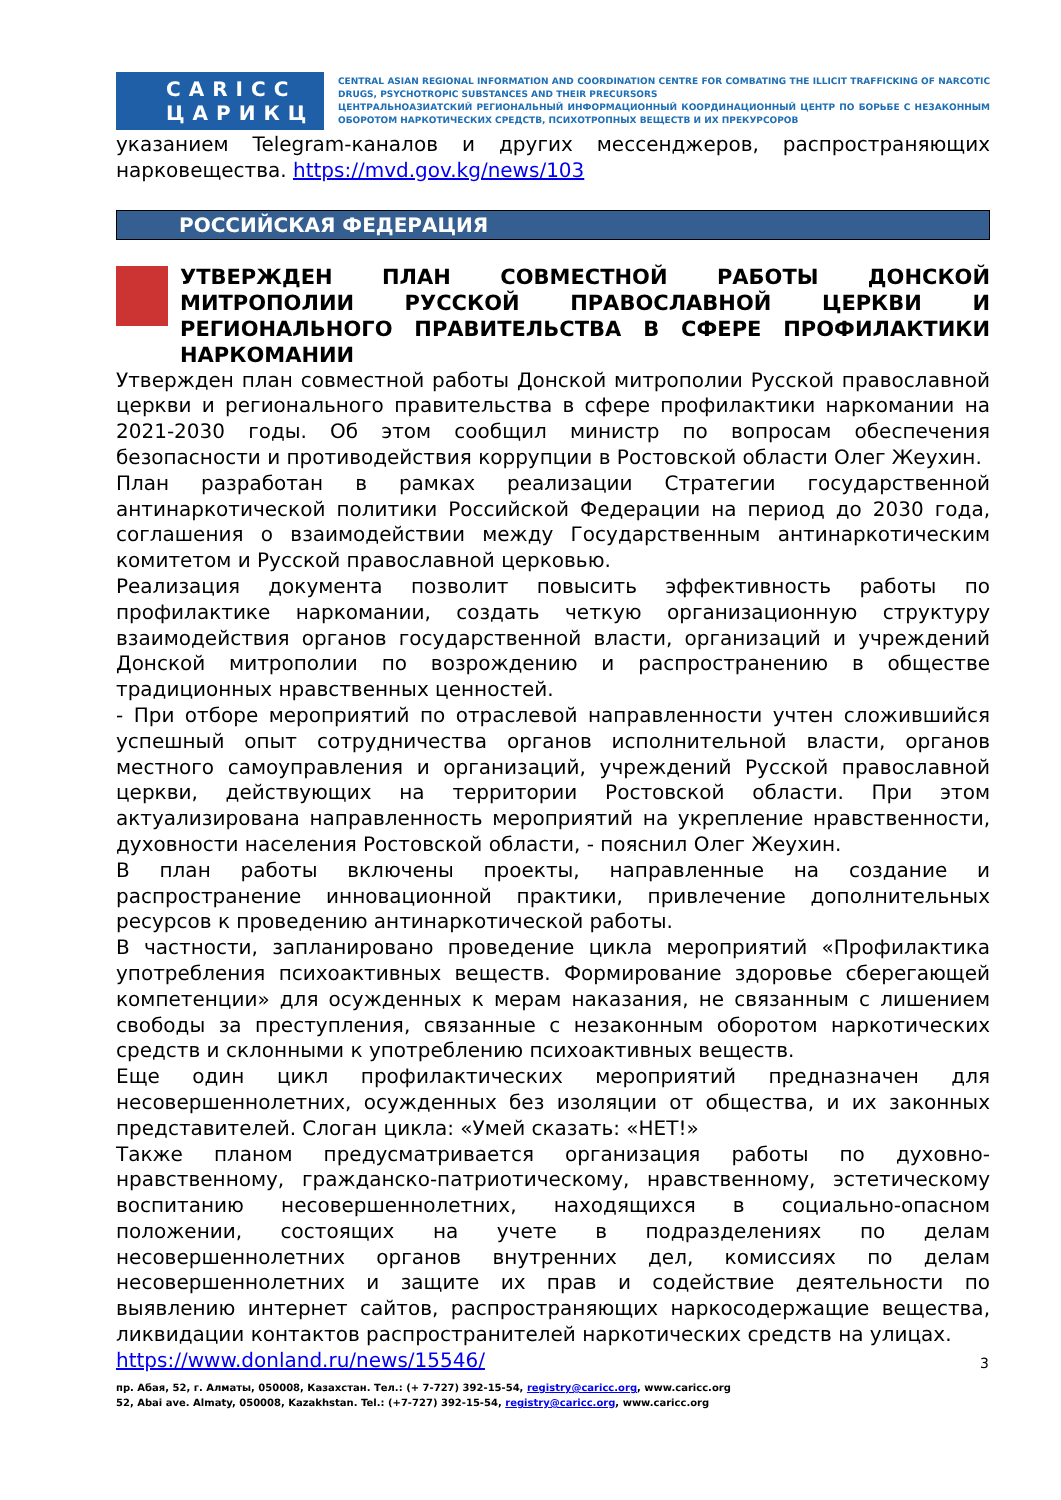CARICC
ЦАРИКЦ
CENTRAL ASIAN REGIONAL INFORMATION AND COORDINATION CENTRE FOR COMBATING THE ILLICIT TRAFFICKING OF NARCOTIC DRUGS, PSYCHOTROPIC SUBSTANCES AND THEIR PRECURSORS
ЦЕНТРАЛЬНОАЗИАТСКИЙ РЕГИОНАЛЬНЫЙ ИНФОРМАЦИОННЫЙ КООРДИНАЦИОННЫЙ ЦЕНТР ПО БОРЬБЕ С НЕЗАКОННЫМ ОБОРОТОМ НАРКОТИЧЕСКИХ СРЕДСТВ, ПСИХОТРОПНЫХ ВЕЩЕСТВ И ИХ ПРЕКУРСОРОВ
указанием Telegram-каналов и других мессенджеров, распространяющих нарковещества. https://mvd.gov.kg/news/103
РОССИЙСКАЯ ФЕДЕРАЦИЯ
УТВЕРЖДЕН ПЛАН СОВМЕСТНОЙ РАБОТЫ ДОНСКОЙ МИТРОПОЛИИ РУССКОЙ ПРАВОСЛАВНОЙ ЦЕРКВИ И РЕГИОНАЛЬНОГО ПРАВИТЕЛЬСТВА В СФЕРЕ ПРОФИЛАКТИКИ НАРКОМАНИИ
Утвержден план совместной работы Донской митрополии Русской православной церкви и регионального правительства в сфере профилактики наркомании на 2021-2030 годы. Об этом сообщил министр по вопросам обеспечения безопасности и противодействия коррупции в Ростовской области Олег Жеухин.
План разработан в рамках реализации Стратегии государственной антинаркотической политики Российской Федерации на период до 2030 года, соглашения о взаимодействии между Государственным антинаркотическим комитетом и Русской православной церковью.
Реализация документа позволит повысить эффективность работы по профилактике наркомании, создать четкую организационную структуру взаимодействия органов государственной власти, организаций и учреждений Донской митрополии по возрождению и распространению в обществе традиционных нравственных ценностей.
- При отборе мероприятий по отраслевой направленности учтен сложившийся успешный опыт сотрудничества органов исполнительной власти, органов местного самоуправления и организаций, учреждений Русской православной церкви, действующих на территории Ростовской области. При этом актуализирована направленность мероприятий на укрепление нравственности, духовности населения Ростовской области, - пояснил Олег Жеухин.
В план работы включены проекты, направленные на создание и распространение инновационной практики, привлечение дополнительных ресурсов к проведению антинаркотической работы.
В частности, запланировано проведение цикла мероприятий «Профилактика употребления психоактивных веществ. Формирование здоровье сберегающей компетенции» для осужденных к мерам наказания, не связанным с лишением свободы за преступления, связанные с незаконным оборотом наркотических средств и склонными к употреблению психоактивных веществ.
Еще один цикл профилактических мероприятий предназначен для несовершеннолетних, осужденных без изоляции от общества, и их законных представителей. Слоган цикла: «Умей сказать: «НЕТ!»
Также планом предусматривается организация работы по духовно-нравственному, гражданско-патриотическому, нравственному, эстетическому воспитанию несовершеннолетних, находящихся в социально-опасном положении, состоящих на учете в подразделениях по делам несовершеннолетних органов внутренних дел, комиссиях по делам несовершеннолетних и защите их прав и содействие деятельности по выявлению интернет сайтов, распространяющих наркосодержащие вещества, ликвидации контактов распространителей наркотических средств на улицах.
https://www.donland.ru/news/15546/
3
пр. Абая, 52, г. Алматы, 050008, Казахстан. Тел.: (+ 7-727) 392-15-54, registry@caricc.org, www.caricc.org
52, Abai ave. Almaty, 050008, Kazakhstan. Tel.: (+7-727) 392-15-54, registry@caricc.org, www.caricc.org